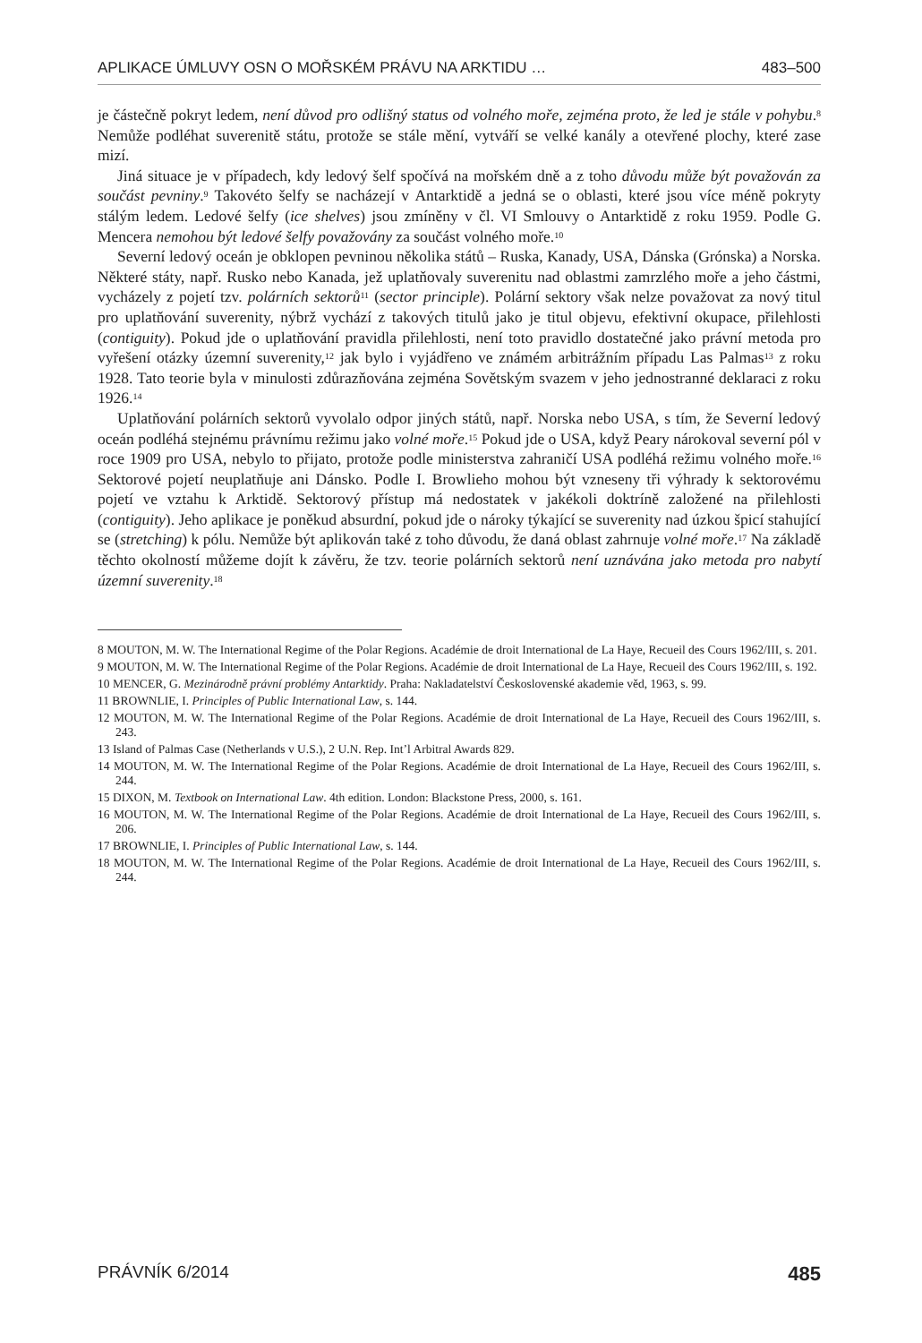APLIKACE ÚMLUVY OSN O MOŘSKÉM PRÁVU NA ARKTIDU … 483–500
je částečně pokryt ledem, není důvod pro odlišný status od volného moře, zejména proto, že led je stále v pohybu.<sup>8</sup> Nemůže podléhat suverenitě státu, protože se stále mění, vytváří se velké kanály a otevřené plochy, které zase mizí.
Jiná situace je v případech, kdy ledový šelf spočívá na mořském dně a z toho důvodu může být považován za součást pevniny.<sup>9</sup> Takovéto šelfy se nacházejí v Antarktidě a jedná se o oblasti, které jsou více méně pokryty stálým ledem. Ledové šelfy (ice shelves) jsou zmíněny v čl. VI Smlouvy o Antarktidě z roku 1959. Podle G. Mencera nemohou být ledové šelfy považovány za součást volného moře.<sup>10</sup>
Severní ledový oceán je obklopen pevninou několika států – Ruska, Kanady, USA, Dánska (Grónska) a Norska. Některé státy, např. Rusko nebo Kanada, jež uplatňovaly suverenitu nad oblastmi zamrzlého moře a jeho částmi, vycházely z pojetí tzv. polárních sektorů<sup>11</sup> (sector principle). Polární sektory však nelze považovat za nový titul pro uplatňování suverenity, nýbrž vychází z takových titulů jako je titul objevu, efektivní okupace, přilehlosti (contiguity). Pokud jde o uplatňování pravidla přilehlosti, není toto pravidlo dostatečné jako právní metoda pro vyřešení otázky územní suverenity,<sup>12</sup> jak bylo i vyjádřeno ve známém arbitrážním případu Las Palmas<sup>13</sup> z roku 1928. Tato teorie byla v minulosti zdůrazňována zejména Sovětským svazem v jeho jednostranné deklaraci z roku 1926.<sup>14</sup>
Uplatňování polárních sektorů vyvolalo odpor jiných států, např. Norska nebo USA, s tím, že Severní ledový oceán podléhá stejnému právnímu režimu jako volné moře.<sup>15</sup> Pokud jde o USA, když Peary nárokoval severní pól v roce 1909 pro USA, nebylo to přijato, protože podle ministerstva zahraničí USA podléhá režimu volného moře.<sup>16</sup> Sektorové pojetí neuplatňuje ani Dánsko. Podle I. Browlieho mohou být vzneseny tři výhrady k sektorovému pojetí ve vztahu k Arktidě. Sektorový přístup má nedostatek v jakékoli doktríně založené na přilehlosti (contiguity). Jeho aplikace je poněkud absurdní, pokud jde o nároky týkající se suverenity nad úzkou špicí stahující se (stretching) k pólu. Nemůže být aplikován také z toho důvodu, že daná oblast zahrnuje volné moře.<sup>17</sup> Na základě těchto okolností můžeme dojít k závěru, že tzv. teorie polárních sektorů není uznávána jako metoda pro nabytí územní suverenity.<sup>18</sup>
8 MOUTON, M. W. The International Regime of the Polar Regions. Académie de droit International de La Haye, Recueil des Cours 1962/III, s. 201.
9 MOUTON, M. W. The International Regime of the Polar Regions. Académie de droit International de La Haye, Recueil des Cours 1962/III, s. 192.
10 MENCER, G. Mezinárodně právní problémy Antarktidy. Praha: Nakladatelství Československé akademie věd, 1963, s. 99.
11 BROWNLIE, I. Principles of Public International Law, s. 144.
12 MOUTON, M. W. The International Regime of the Polar Regions. Académie de droit International de La Haye, Recueil des Cours 1962/III, s. 243.
13 Island of Palmas Case (Netherlands v U.S.), 2 U.N. Rep. Int’l Arbitral Awards 829.
14 MOUTON, M. W. The International Regime of the Polar Regions. Académie de droit International de La Haye, Recueil des Cours 1962/III, s. 244.
15 DIXON, M. Textbook on International Law. 4th edition. London: Blackstone Press, 2000, s. 161.
16 MOUTON, M. W. The International Regime of the Polar Regions. Académie de droit International de La Haye, Recueil des Cours 1962/III, s. 206.
17 BROWNLIE, I. Principles of Public International Law, s. 144.
18 MOUTON, M. W. The International Regime of the Polar Regions. Académie de droit International de La Haye, Recueil des Cours 1962/III, s. 244.
PRÁVNÍK 6/2014 485